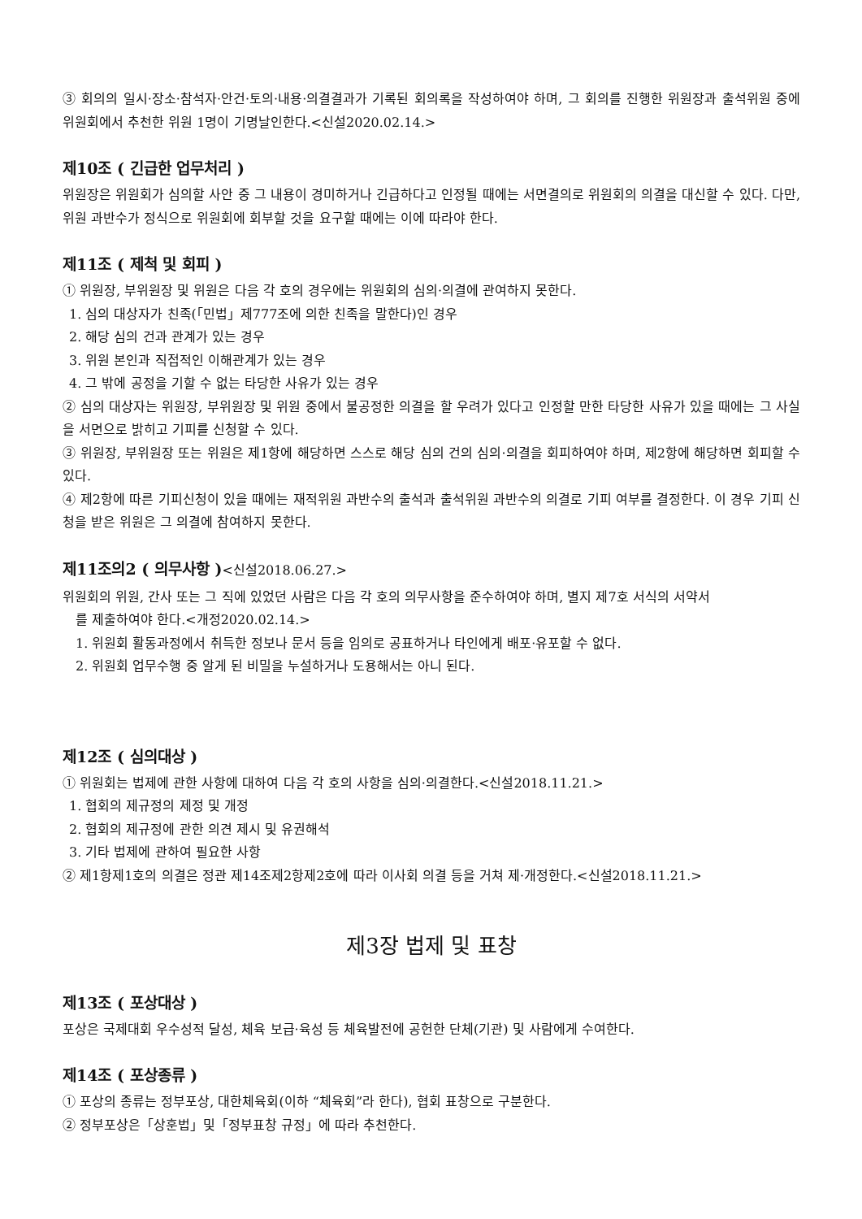③ 회의의 일시·장소·참석자·안건·토의·내용·의결결과가 기록된 회의록을 작성하여야 하며, 그 회의를 진행한 위원장과 출석위원 중에 위원회에서 추천한 위원 1명이 기명날인한다.<신설2020.02.14.>
제10조 ( 긴급한 업무처리 )
위원장은 위원회가 심의할 사안 중 그 내용이 경미하거나 긴급하다고 인정될 때에는 서면결의로 위원회의 의결을 대신할 수 있다. 다만, 위원 과반수가 정식으로 위원회에 회부할 것을 요구할 때에는 이에 따라야 한다.
제11조 ( 제척 및 회피 )
① 위원장, 부위원장 및 위원은 다음 각 호의 경우에는 위원회의 심의·의결에 관여하지 못한다.
1. 심의 대상자가 친족(「민법」제777조에 의한 친족을 말한다)인 경우
2. 해당 심의 건과 관계가 있는 경우
3. 위원 본인과 직접적인 이해관계가 있는 경우
4. 그 밖에 공정을 기할 수 없는 타당한 사유가 있는 경우
② 심의 대상자는 위원장, 부위원장 및 위원 중에서 불공정한 의결을 할 우려가 있다고 인정할 만한 타당한 사유가 있을 때에는 그 사실을 서면으로 밝히고 기피를 신청할 수 있다.
③ 위원장, 부위원장 또는 위원은 제1항에 해당하면 스스로 해당 심의 건의 심의·의결을 회피하여야 하며, 제2항에 해당하면 회피할 수 있다.
④ 제2항에 따른 기피신청이 있을 때에는 재적위원 과반수의 출석과 출석위원 과반수의 의결로 기피 여부를 결정한다. 이 경우 기피 신청을 받은 위원은 그 의결에 참여하지 못한다.
제11조의2 ( 의무사항 )<신설2018.06.27.>
위원회의 위원, 간사 또는 그 직에 있었던 사람은 다음 각 호의 의무사항을 준수하여야 하며, 별지 제7호 서식의 서약서
를 제출하여야 한다.<개정2020.02.14.>
1. 위원회 활동과정에서 취득한 정보나 문서 등을 임의로 공표하거나 타인에게 배포·유포할 수 없다.
2. 위원회 업무수행 중 알게 된 비밀을 누설하거나 도용해서는 아니 된다.
제12조 ( 심의대상 )
① 위원회는 법제에 관한 사항에 대하여 다음 각 호의 사항을 심의·의결한다.<신설2018.11.21.>
1. 협회의 제규정의 제정 및 개정
2. 협회의 제규정에 관한 의견 제시 및 유권해석
3. 기타 법제에 관하여 필요한 사항
② 제1항제1호의 의결은 정관 제14조제2항제2호에 따라 이사회 의결 등을 거쳐 제·개정한다.<신설2018.11.21.>
제3장 법제 및 표창
제13조 ( 포상대상 )
포상은 국제대회 우수성적 달성, 체육 보급·육성 등 체육발전에 공헌한 단체(기관) 및 사람에게 수여한다.
제14조 ( 포상종류 )
① 포상의 종류는 정부포상, 대한체육회(이하 “체육회”라 한다), 협회 표창으로 구분한다.
② 정부포상은「상훈법」및「정부표창 규정」에 따라 추천한다.